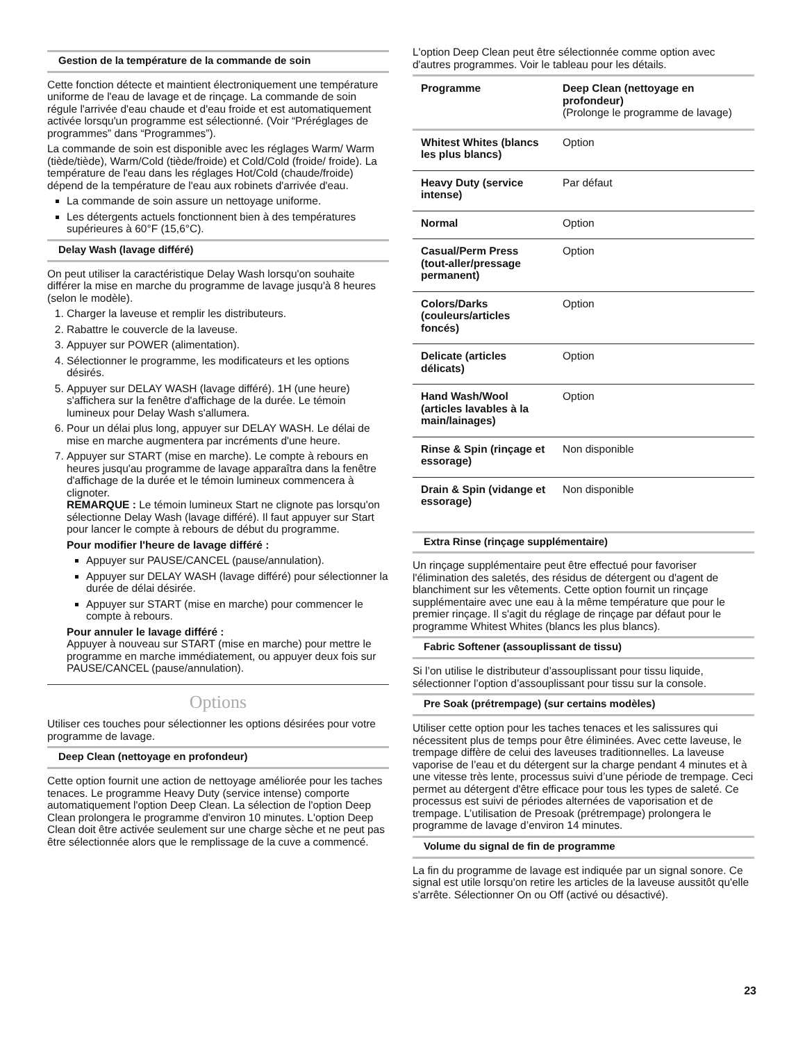Gestion de la température de la commande de soin
Cette fonction détecte et maintient électroniquement une température uniforme de l'eau de lavage et de rinçage. La commande de soin régule l'arrivée d'eau chaude et d'eau froide et est automatiquement activée lorsqu'un programme est sélectionné. (Voir “Préréglages de programmes” dans “Programmes”).
La commande de soin est disponible avec les réglages Warm/ Warm (tiède/tiède), Warm/Cold (tiède/froide) et Cold/Cold (froide/ froide). La température de l'eau dans les réglages Hot/Cold (chaude/froide) dépend de la température de l'eau aux robinets d'arrivée d'eau.
La commande de soin assure un nettoyage uniforme.
Les détergents actuels fonctionnent bien à des températures supérieures à 60°F (15,6°C).
Delay Wash (lavage différé)
On peut utiliser la caractéristique Delay Wash lorsqu'on souhaite différer la mise en marche du programme de lavage jusqu'à 8 heures (selon le modèle).
1. Charger la laveuse et remplir les distributeurs.
2. Rabattre le couvercle de la laveuse.
3. Appuyer sur POWER (alimentation).
4. Sélectionner le programme, les modificateurs et les options désirés.
5. Appuyer sur DELAY WASH (lavage différé). 1H (une heure) s'affichera sur la fenêtre d'affichage de la durée. Le témoin lumineux pour Delay Wash s'allumera.
6. Pour un délai plus long, appuyer sur DELAY WASH. Le délai de mise en marche augmentera par incréments d'une heure.
7. Appuyer sur START (mise en marche). Le compte à rebours en heures jusqu'au programme de lavage apparaîtra dans la fenêtre d'affichage de la durée et le témoin lumineux commencera à clignoter.
REMARQUE : Le témoin lumineux Start ne clignote pas lorsqu'on sélectionne Delay Wash (lavage différé). Il faut appuyer sur Start pour lancer le compte à rebours de début du programme.
Pour modifier l'heure de lavage différé :
Appuyer sur PAUSE/CANCEL (pause/annulation).
Appuyer sur DELAY WASH (lavage différé) pour sélectionner la durée de délai désirée.
Appuyer sur START (mise en marche) pour commencer le compte à rebours.
Pour annuler le lavage différé :
Appuyer à nouveau sur START (mise en marche) pour mettre le programme en marche immédiatement, ou appuyer deux fois sur PAUSE/CANCEL (pause/annulation).
Options
Utiliser ces touches pour sélectionner les options désirées pour votre programme de lavage.
Deep Clean (nettoyage en profondeur)
Cette option fournit une action de nettoyage améliorée pour les taches tenaces. Le programme Heavy Duty (service intense) comporte automatiquement l'option Deep Clean. La sélection de l'option Deep Clean prolongera le programme d'environ 10 minutes. L'option Deep Clean doit être activée seulement sur une charge sèche et ne peut pas être sélectionnée alors que le remplissage de la cuve a commencé.
L'option Deep Clean peut être sélectionnée comme option avec d'autres programmes. Voir le tableau pour les détails.
| Programme | Deep Clean (nettoyage en profondeur) (Prolonge le programme de lavage) |
| --- | --- |
| Whitest Whites (blancs les plus blancs) | Option |
| Heavy Duty (service intense) | Par défaut |
| Normal | Option |
| Casual/Perm Press (tout-aller/pressage permanent) | Option |
| Colors/Darks (couleurs/articles foncés) | Option |
| Delicate (articles délicats) | Option |
| Hand Wash/Wool (articles lavables à la main/lainages) | Option |
| Rinse & Spin (rinçage et essorage) | Non disponible |
| Drain & Spin (vidange et essorage) | Non disponible |
Extra Rinse (rinçage supplémentaire)
Un rinçage supplémentaire peut être effectué pour favoriser l'élimination des saletés, des résidus de détergent ou d'agent de blanchiment sur les vêtements. Cette option fournit un rinçage supplémentaire avec une eau à la même température que pour le premier rinçage. Il s'agit du réglage de rinçage par défaut pour le programme Whitest Whites (blancs les plus blancs).
Fabric Softener (assouplissant de tissu)
Si l’on utilise le distributeur d’assouplissant pour tissu liquide, sélectionner l’option d’assouplissant pour tissu sur la console.
Pre Soak (prétrempage) (sur certains modèles)
Utiliser cette option pour les taches tenaces et les salissures qui nécessitent plus de temps pour être éliminées. Avec cette laveuse, le trempage diffère de celui des laveuses traditionnelles. La laveuse vaporise de l’eau et du détergent sur la charge pendant 4 minutes et à une vitesse très lente, processus suivi d’une période de trempage. Ceci permet au détergent d'être efficace pour tous les types de saleté. Ce processus est suivi de périodes alternées de vaporisation et de trempage. L’utilisation de Presoak (prétrempage) prolongera le programme de lavage d’environ 14 minutes.
Volume du signal de fin de programme
La fin du programme de lavage est indiquée par un signal sonore. Ce signal est utile lorsqu'on retire les articles de la laveuse aussitôt qu'elle s'arrête. Sélectionner On ou Off (activé ou désactivé).
23